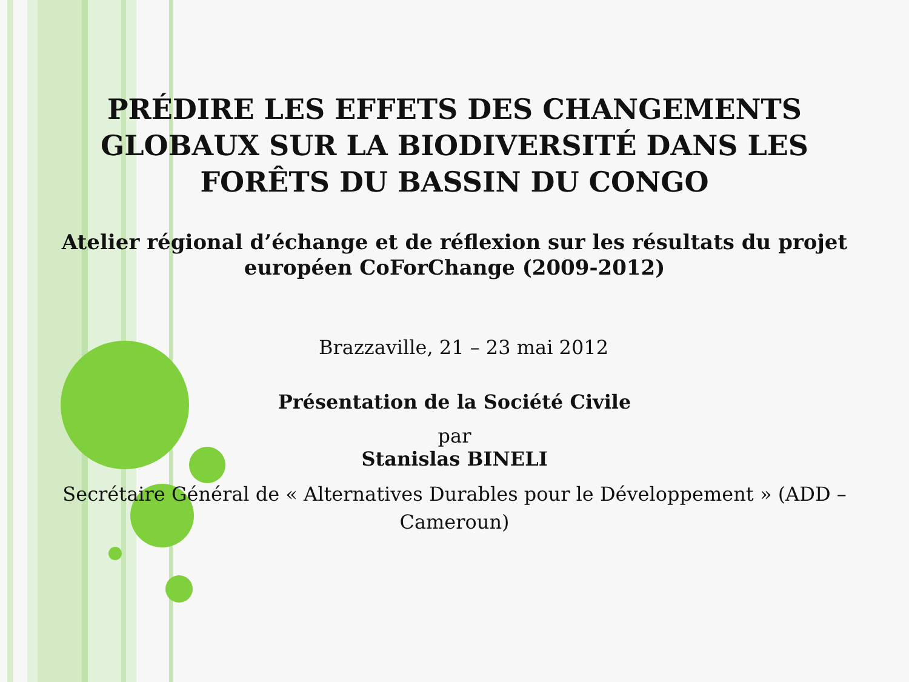PRÉDIRE LES EFFETS DES CHANGEMENTS GLOBAUX SUR LA BIODIVERSITÉ DANS LES FORÊTS DU BASSIN DU CONGO
Atelier régional d’échange et de réflexion sur les résultats du projet européen CoForChange (2009-2012)
Brazzaville, 21 – 23 mai 2012
Présentation de la Société Civile
par
Stanislas BINELI
Secrétaire Général de « Alternatives Durables pour le Développement » (ADD – Cameroun)